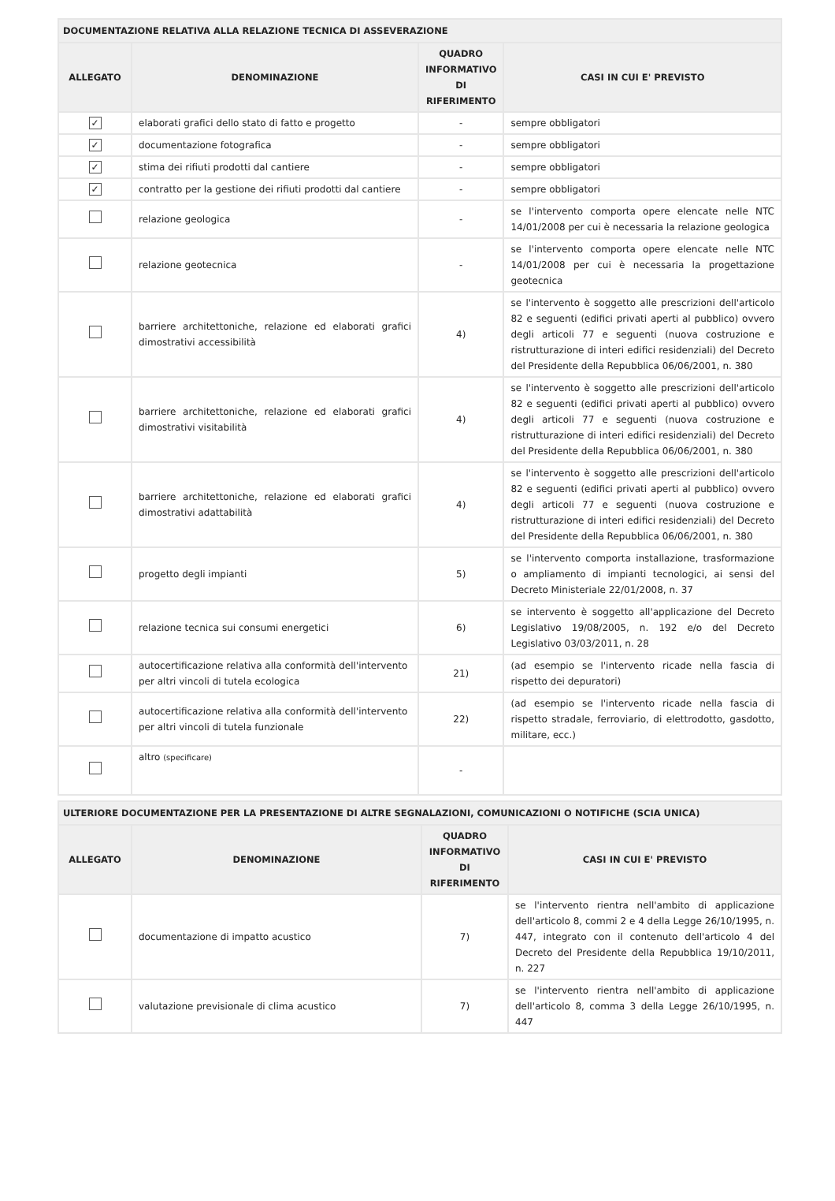| DOCUMENTAZIONE RELATIVA ALLA RELAZIONE TECNICA DI ASSEVERAZIONE | | | |
| --- | --- | --- | --- |
| ALLEGATO | DENOMINAZIONE | QUADRO INFORMATIVO DI RIFERIMENTO | CASI IN CUI E' PREVISTO |
| ✓ | elaborati grafici dello stato di fatto e progetto | - | sempre obbligatori |
| ✓ | documentazione fotografica | - | sempre obbligatori |
| ✓ | stima dei rifiuti prodotti dal cantiere | - | sempre obbligatori |
| ✓ | contratto per la gestione dei rifiuti prodotti dal cantiere | - | sempre obbligatori |
| | relazione geologica | - | se l'intervento comporta opere elencate nelle NTC 14/01/2008 per cui è necessaria la relazione geologica |
| | relazione geotecnica | - | se l'intervento comporta opere elencate nelle NTC 14/01/2008 per cui è necessaria la progettazione geotecnica |
| | barriere architettoniche, relazione ed elaborati grafici dimostrativi accessibilità | 4) | se l'intervento è soggetto alle prescrizioni dell'articolo 82 e seguenti (edifici privati aperti al pubblico) ovvero degli articoli 77 e seguenti (nuova costruzione e ristrutturazione di interi edifici residenziali) del Decreto del Presidente della Repubblica 06/06/2001, n. 380 |
| | barriere architettoniche, relazione ed elaborati grafici dimostrativi visitabilità | 4) | se l'intervento è soggetto alle prescrizioni dell'articolo 82 e seguenti (edifici privati aperti al pubblico) ovvero degli articoli 77 e seguenti (nuova costruzione e ristrutturazione di interi edifici residenziali) del Decreto del Presidente della Repubblica 06/06/2001, n. 380 |
| | barriere architettoniche, relazione ed elaborati grafici dimostrativi adattabilità | 4) | se l'intervento è soggetto alle prescrizioni dell'articolo 82 e seguenti (edifici privati aperti al pubblico) ovvero degli articoli 77 e seguenti (nuova costruzione e ristrutturazione di interi edifici residenziali) del Decreto del Presidente della Repubblica 06/06/2001, n. 380 |
| | progetto degli impianti | 5) | se l'intervento comporta installazione, trasformazione o ampliamento di impianti tecnologici, ai sensi del Decreto Ministeriale 22/01/2008, n. 37 |
| | relazione tecnica sui consumi energetici | 6) | se intervento è soggetto all'applicazione del Decreto Legislativo 19/08/2005, n. 192 e/o del Decreto Legislativo 03/03/2011, n. 28 |
| | autocertificazione relativa alla conformità dell'intervento per altri vincoli di tutela ecologica | 21) | (ad esempio se l'intervento ricade nella fascia di rispetto dei depuratori) |
| | autocertificazione relativa alla conformità dell'intervento per altri vincoli di tutela funzionale | 22) | (ad esempio se l'intervento ricade nella fascia di rispetto stradale, ferroviario, di elettrodotto, gasdotto, militare, ecc.) |
| | altro (specificare) | - | |
| ULTERIORE DOCUMENTAZIONE PER LA PRESENTAZIONE DI ALTRE SEGNALAZIONI, COMUNICAZIONI O NOTIFICHE (SCIA UNICA) | | | |
| --- | --- | --- | --- |
| ALLEGATO | DENOMINAZIONE | QUADRO INFORMATIVO DI RIFERIMENTO | CASI IN CUI E' PREVISTO |
| | documentazione di impatto acustico | 7) | se l'intervento rientra nell'ambito di applicazione dell'articolo 8, commi 2 e 4 della Legge 26/10/1995, n. 447, integrato con il contenuto dell'articolo 4 del Decreto del Presidente della Repubblica 19/10/2011, n. 227 |
| | valutazione previsionale di clima acustico | 7) | se l'intervento rientra nell'ambito di applicazione dell'articolo 8, comma 3 della Legge 26/10/1995, n. 447 |